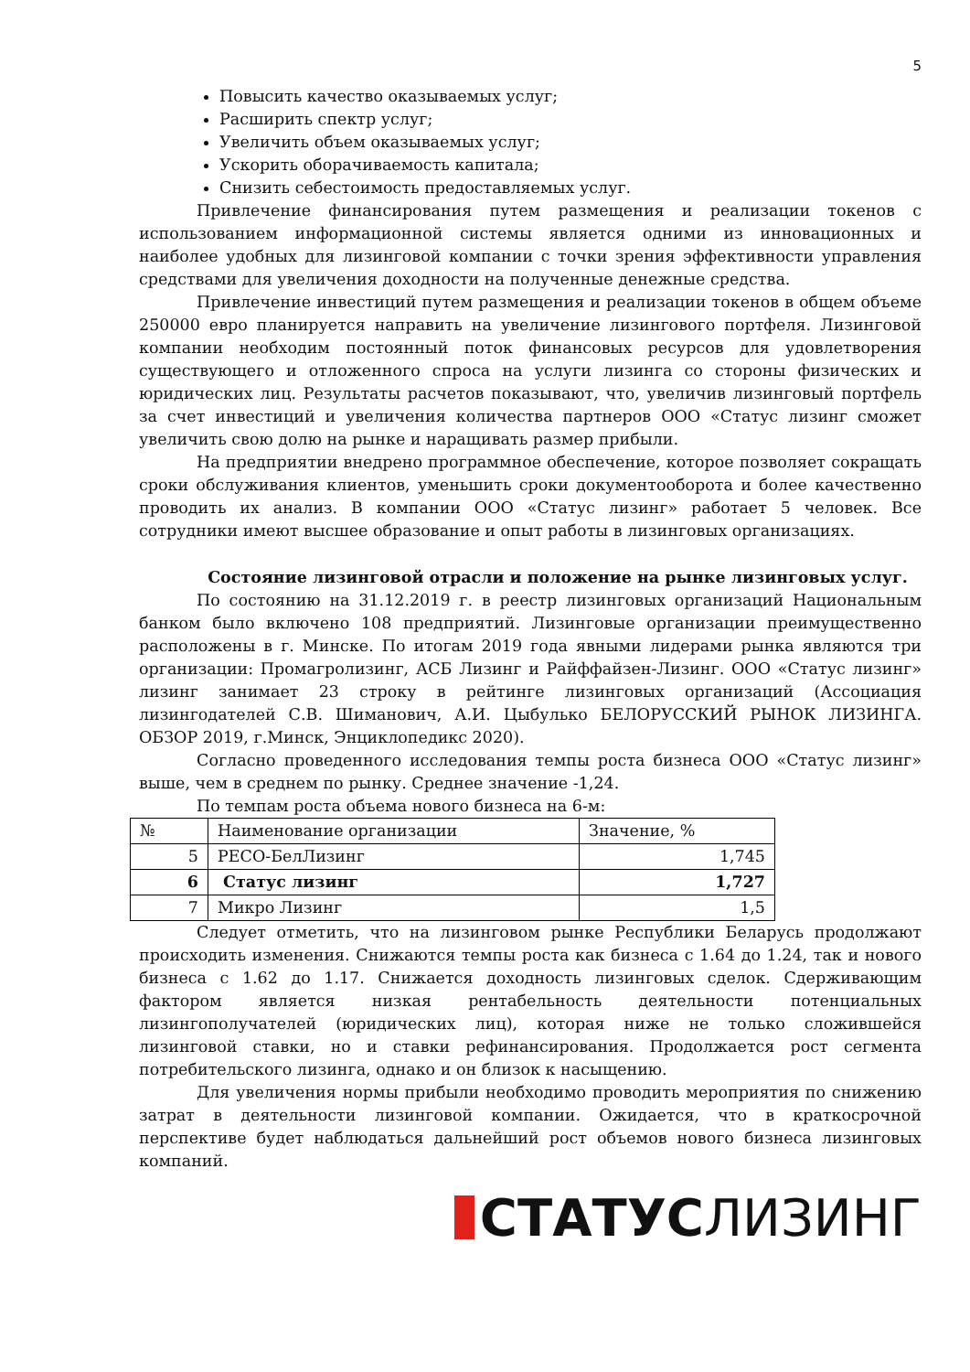5
Повысить качество оказываемых услуг;
Расширить спектр услуг;
Увеличить объем оказываемых услуг;
Ускорить оборачиваемость капитала;
Снизить себестоимость предоставляемых услуг.
Привлечение финансирования путем размещения и реализации токенов с использованием информационной системы является одними из инновационных и наиболее удобных для лизинговой компании с точки зрения эффективности управления средствами для увеличения доходности на полученные денежные средства.
Привлечение инвестиций путем размещения и реализации токенов в общем объеме 250000 евро планируется направить на увеличение лизингового портфеля. Лизинговой компании необходим постоянный поток финансовых ресурсов для удовлетворения существующего и отложенного спроса на услуги лизинга со стороны физических и юридических лиц. Результаты расчетов показывают, что, увеличив лизинговый портфель за счет инвестиций и увеличения количества партнеров ООО «Статус лизинг сможет увеличить свою долю на рынке и наращивать размер прибыли.
На предприятии внедрено программное обеспечение, которое позволяет сокращать сроки обслуживания клиентов, уменьшить сроки документооборота и более качественно проводить их анализ. В компании ООО «Статус лизинг» работает 5 человек. Все сотрудники имеют высшее образование и опыт работы в лизинговых организациях.
Состояние лизинговой отрасли и положение на рынке лизинговых услуг.
По состоянию на 31.12.2019 г. в реестр лизинговых организаций Национальным банком было включено 108 предприятий. Лизинговые организации преимущественно расположены в г. Минске. По итогам 2019 года явными лидерами рынка являются три организации: Промагролизинг, АСБ Лизинг и Райффайзен-Лизинг. ООО «Статус лизинг» лизинг занимает 23 строку в рейтинге лизинговых организаций (Ассоциация лизингодателей С.В. Шиманович, А.И. Цыбулько БЕЛОРУССКИЙ РЫНОК ЛИЗИНГА. ОБЗОР 2019, г.Минск, Энциклопедикс 2020).
Согласно проведенного исследования темпы роста бизнеса ООО «Статус лизинг» выше, чем в среднем по рынку. Среднее значение -1,24.
По темпам роста объема нового бизнеса на 6-м:
| № | Наименование организации | Значение, % |
| 5 | РЕСО-БелЛизинг | 1,745 |
| 6 | Статус лизинг | 1,727 |
| 7 | Микро Лизинг | 1,5 |
Следует отметить, что на лизинговом рынке Республики Беларусь продолжают происходить изменения. Снижаются темпы роста как бизнеса с 1.64 до 1.24, так и нового бизнеса с 1.62 до 1.17. Снижается доходность лизинговых сделок. Сдерживающим фактором является низкая рентабельность деятельности потенциальных лизингополучателей (юридических лиц), которая ниже не только сложившейся лизинговой ставки, но и ставки рефинансирования. Продолжается рост сегмента потребительского лизинга, однако и он близок к насыщению.
Для увеличения нормы прибыли необходимо проводить мероприятия по снижению затрат в деятельности лизинговой компании. Ожидается, что в краткосрочной перспективе будет наблюдаться дальнейший рост объемов нового бизнеса лизинговых компаний.
СТАТУС ЛИЗИНГ